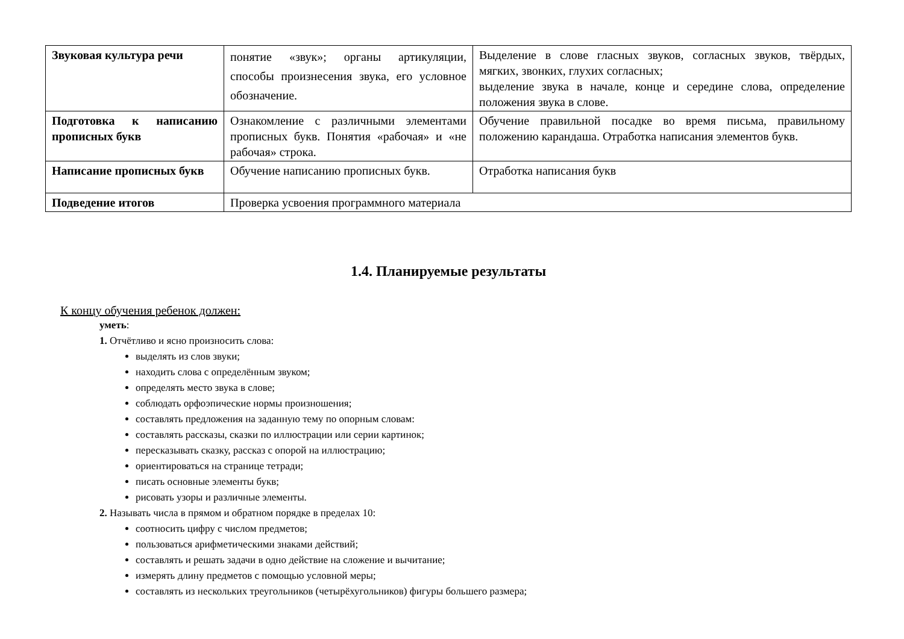| Звуковая культура речи | понятие «звук»; органы артикуляции, способы произнесения звука, его условное обозначение. | Выделение в слове гласных звуков, согласных звуков, твёрдых, мягких, звонких, глухих согласных; выделение звука в начале, конце и середине слова, определение положения звука в слове. |
| Подготовка к написанию прописных букв | Ознакомление с различными элементами прописных букв. Понятия «рабочая» и «не рабочая» строка. | Обучение правильной посадке во время письма, правильному положению карандаша. Отработка написания элементов букв. |
| Написание прописных букв | Обучение написанию прописных букв. | Отработка написания букв |
| Подведение итогов | Проверка усвоения программного материала | |
1.4. Планируемые результаты
К концу обучения ребенок должен:
уметь:
1. Отчётливо и ясно произносить слова:
выделять из слов звуки;
находить слова с определённым звуком;
определять место звука в слове;
соблюдать орфоэпические нормы произношения;
составлять предложения на заданную тему по опорным словам:
составлять рассказы, сказки по иллюстрации или серии картинок;
пересказывать сказку, рассказ с опорой на иллюстрацию;
ориентироваться на странице тетради;
писать основные элементы букв;
рисовать узоры и различные элементы.
2. Называть числа в прямом и обратном порядке в пределах 10:
соотносить цифру с числом предметов;
пользоваться арифметическими знаками действий;
составлять и решать задачи в одно действие на сложение и вычитание;
измерять длину предметов с помощью условной меры;
составлять из нескольких треугольников (четырёхугольников) фигуры большего размера;